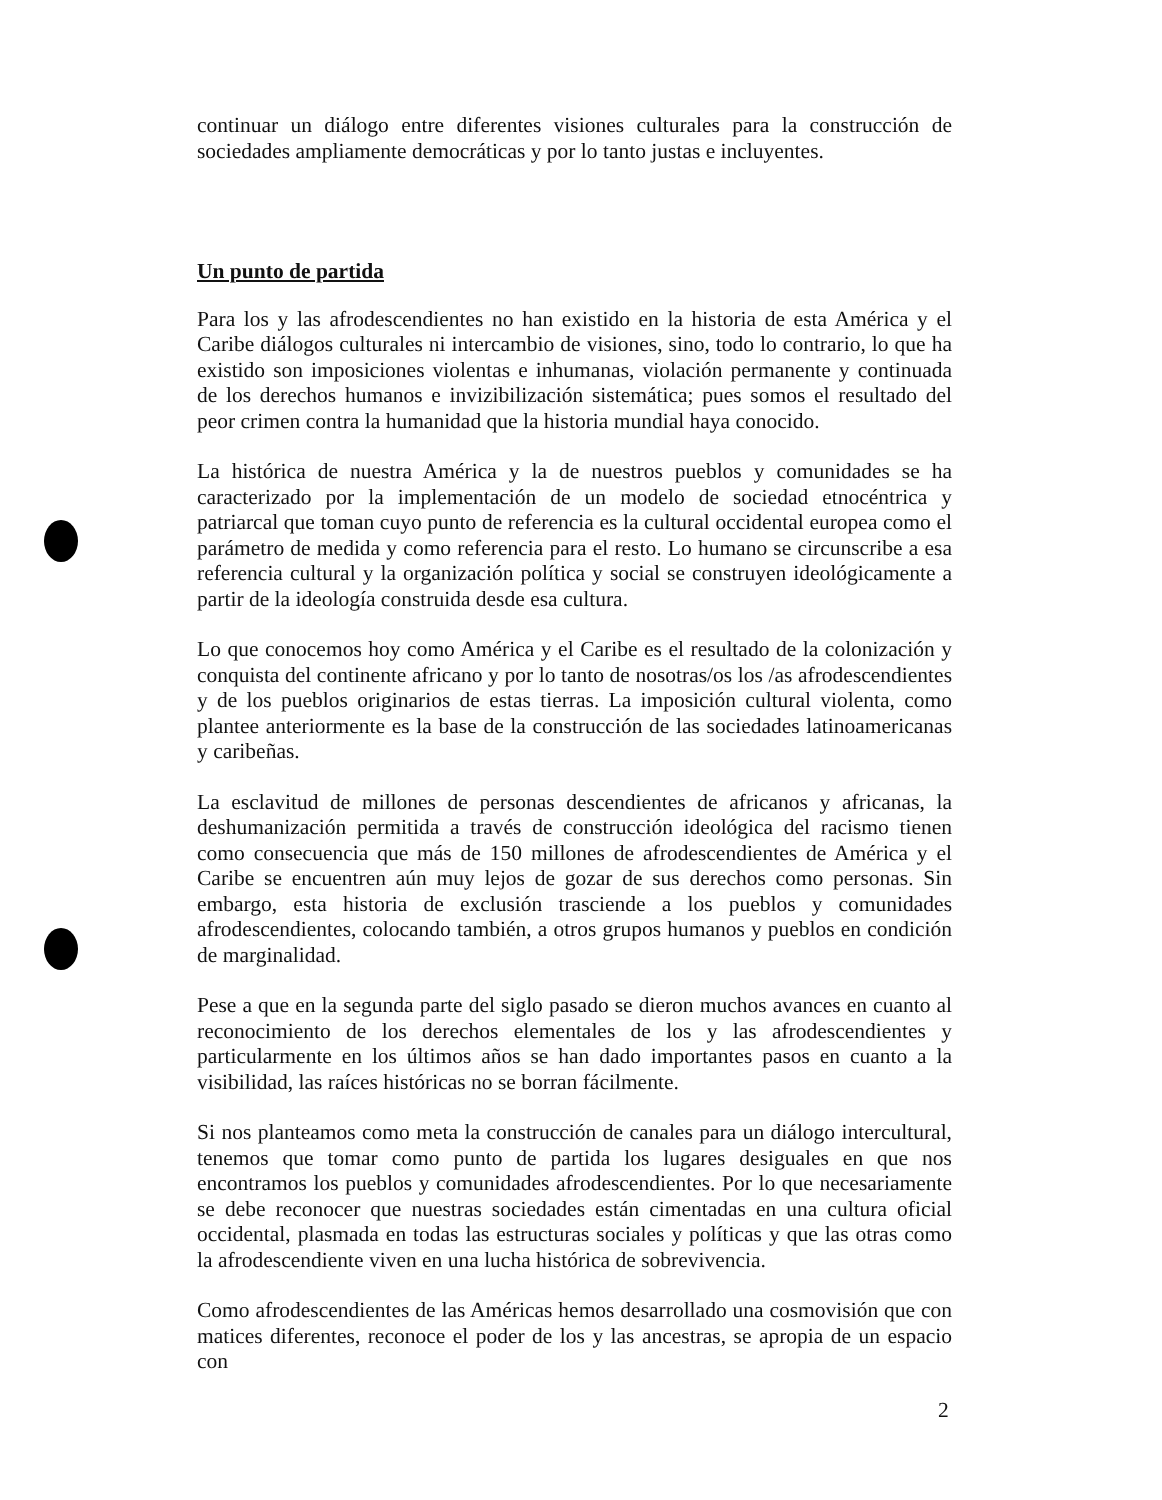continuar un diálogo entre diferentes visiones culturales para la construcción de sociedades ampliamente democráticas y por lo tanto justas e incluyentes.
Un punto de partida
Para los y las afrodescendientes no han existido en la historia de esta América y el Caribe diálogos culturales ni intercambio de visiones, sino, todo lo contrario, lo que ha existido son imposiciones violentas e inhumanas, violación permanente y continuada de los derechos humanos e invizibilización sistemática; pues somos el resultado del peor crimen contra la humanidad que la historia mundial haya conocido.
La histórica de nuestra América y la de nuestros pueblos y comunidades se ha caracterizado por la implementación de un modelo de sociedad etnocéntrica y patriarcal que toman cuyo punto de referencia es la cultural occidental europea como el parámetro de medida y como referencia para el resto. Lo humano se circunscribe a esa referencia cultural y la organización política y social se construyen ideológicamente a partir de la ideología construida desde esa cultura.
Lo que conocemos hoy como América y el Caribe es el resultado de la colonización y conquista del continente africano y por lo tanto de nosotras/os los /as afrodescendientes y de los pueblos originarios de estas tierras. La imposición cultural violenta, como plantee anteriormente es la base de la construcción de las sociedades latinoamericanas y caribeñas.
La esclavitud de millones de personas descendientes de africanos y africanas, la deshumanización permitida a través de construcción ideológica del racismo tienen como consecuencia que más de 150 millones de afrodescendientes de América y el Caribe se encuentren aún muy lejos de gozar de sus derechos como personas. Sin embargo, esta historia de exclusión trasciende a los pueblos y comunidades afrodescendientes, colocando también, a otros grupos humanos y pueblos en condición de marginalidad.
Pese a que en la segunda parte del siglo pasado se dieron muchos avances en cuanto al reconocimiento de los derechos elementales de los y las afrodescendientes y particularmente en los últimos años se han dado importantes pasos en cuanto a la visibilidad, las raíces históricas no se borran fácilmente.
Si nos planteamos como meta la construcción de canales para un diálogo intercultural, tenemos que tomar como punto de partida los lugares desiguales en que nos encontramos los pueblos y comunidades afrodescendientes. Por lo que necesariamente se debe reconocer que nuestras sociedades están cimentadas en una cultura oficial occidental, plasmada en todas las estructuras sociales y políticas y que las otras como la afrodescendiente viven en una lucha histórica de sobrevivencia.
Como afrodescendientes de las Américas hemos desarrollado una cosmovisión que con matices diferentes, reconoce el poder de los y las ancestras, se apropia de un espacio con
2